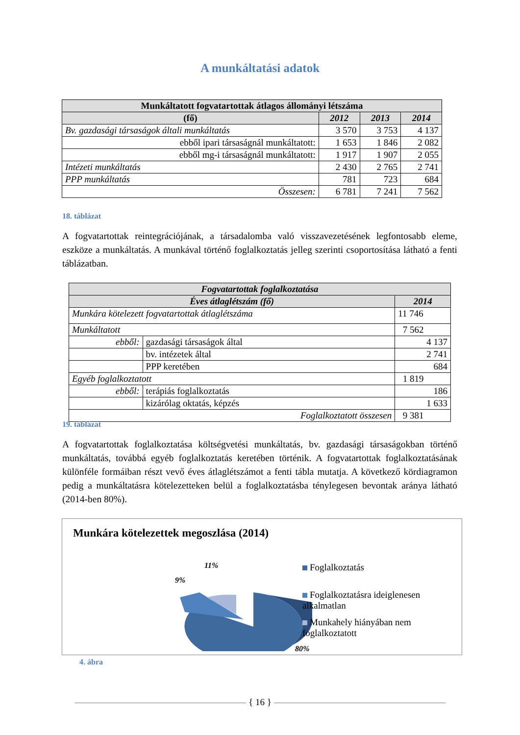A munkáltatási adatok
| Munkáltatott fogvatartottak átlagos állományi létszáma | | | |
| --- | --- | --- | --- |
| (fő) | 2012 | 2013 | 2014 |
| Bv. gazdasági társaságok általi munkáltatás | 3 570 | 3 753 | 4 137 |
| ebből ipari társaságnál munkáltatott: | 1 653 | 1 846 | 2 082 |
| ebből mg-i társaságnál munkáltatott: | 1 917 | 1 907 | 2 055 |
| Intézeti munkáltatás | 2 430 | 2 765 | 2 741 |
| PPP munkáltatás | 781 | 723 | 684 |
| Összesen: | 6 781 | 7 241 | 7 562 |
18. táblázat
A fogvatartottak reintegrációjának, a társadalomba való visszavezetésének legfontosabb eleme, eszköze a munkáltatás. A munkával történő foglalkoztatás jelleg szerinti csoportosítása látható a fenti táblázatban.
| Fogvatartottak foglalkoztatása | | |
| --- | --- | --- |
| Éves átlaglétszám (fő) | | 2014 |
| Munkára kötelezett fogvatartottak átlaglétszáma | | 11 746 |
| Munkáltatott | | 7 562 |
| ebből: | gazdasági társaságok által | 4 137 |
| | bv. intézetek által | 2 741 |
| | PPP keretében | 684 |
| Egyéb foglalkoztatott | | 1 819 |
| ebből: | terápiás foglalkoztatás | 186 |
| | kizárólag oktatás, képzés | 1 633 |
| Foglalkoztatott összesen | | 9 381 |
19. táblázat
A fogvatartottak foglalkoztatása költségvetési munkáltatás, bv. gazdasági társaságokban történő munkáltatás, továbbá egyéb foglalkoztatás keretében történik. A fogvatartottak foglalkoztatásának különféle formáiban részt vevő éves átlaglétszámot a fenti tábla mutatja. A következő kördiagramon pedig a munkáltatásra kötelezetteken belül a foglalkoztatásba ténylegesen bevontak aránya látható (2014-ben 80%).
Munkára kötelezettek megoszlása (2014)
11%
9%
80%
Foglalkoztatás
Foglalkoztatásra ideiglenesen alkalmatlan
Munkahely hiányában nem foglalkoztatott
4. ábra
{ 16 }